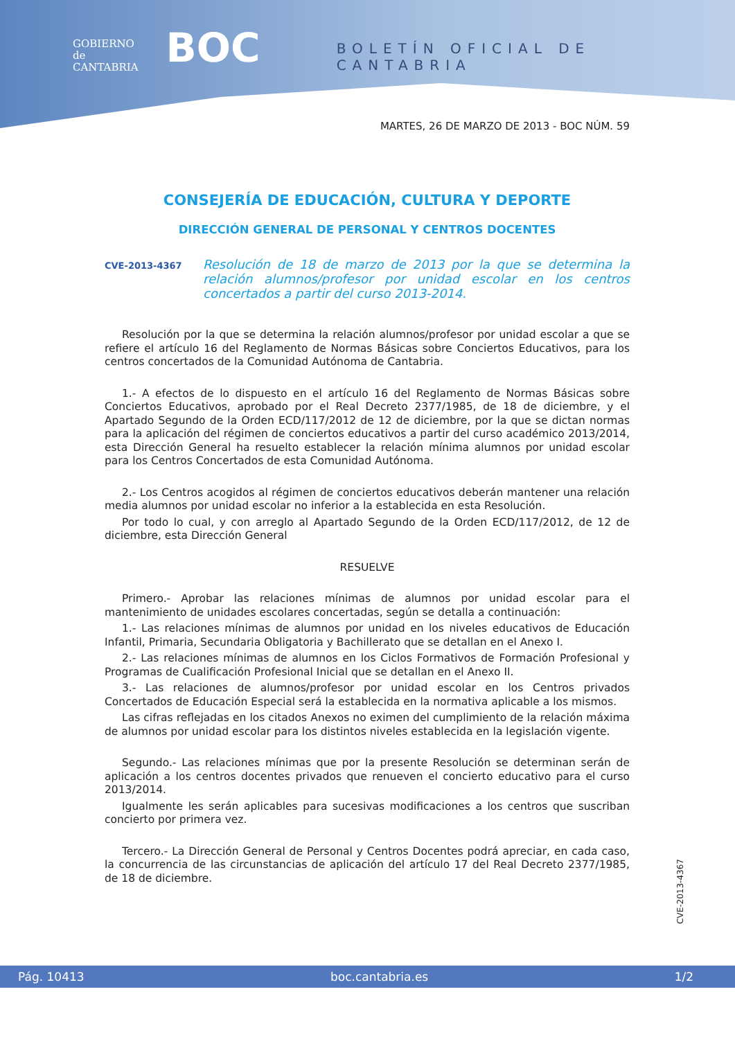GOBIERNO
de
CANTABRIA
BOC
BOLETÍN OFICIAL DE CANTABRIA
MARTES, 26 DE MARZO DE 2013 - BOC NÚM. 59
CONSEJERÍA DE EDUCACIÓN, CULTURA Y DEPORTE
DIRECCIÓN GENERAL DE PERSONAL Y CENTROS DOCENTES
CVE-2013-4367 Resolución de 18 de marzo de 2013 por la que se determina la relación alumnos/profesor por unidad escolar en los centros concertados a partir del curso 2013-2014.
Resolución por la que se determina la relación alumnos/profesor por unidad escolar a que se refiere el artículo 16 del Reglamento de Normas Básicas sobre Conciertos Educativos, para los centros concertados de la Comunidad Autónoma de Cantabria.
1.- A efectos de lo dispuesto en el artículo 16 del Reglamento de Normas Básicas sobre Conciertos Educativos, aprobado por el Real Decreto 2377/1985, de 18 de diciembre, y el Apartado Segundo de la Orden ECD/117/2012 de 12 de diciembre, por la que se dictan normas para la aplicación del régimen de conciertos educativos a partir del curso académico 2013/2014, esta Dirección General ha resuelto establecer la relación mínima alumnos por unidad escolar para los Centros Concertados de esta Comunidad Autónoma.
2.- Los Centros acogidos al régimen de conciertos educativos deberán mantener una relación media alumnos por unidad escolar no inferior a la establecida en esta Resolución.
Por todo lo cual, y con arreglo al Apartado Segundo de la Orden ECD/117/2012, de 12 de diciembre, esta Dirección General
RESUELVE
Primero.- Aprobar las relaciones mínimas de alumnos por unidad escolar para el mantenimiento de unidades escolares concertadas, según se detalla a continuación:
1.- Las relaciones mínimas de alumnos por unidad en los niveles educativos de Educación Infantil, Primaria, Secundaria Obligatoria y Bachillerato que se detallan en el Anexo I.
2.- Las relaciones mínimas de alumnos en los Ciclos Formativos de Formación Profesional y Programas de Cualificación Profesional Inicial que se detallan en el Anexo II.
3.- Las relaciones de alumnos/profesor por unidad escolar en los Centros privados Concertados de Educación Especial será la establecida en la normativa aplicable a los mismos.
Las cifras reflejadas en los citados Anexos no eximen del cumplimiento de la relación máxima de alumnos por unidad escolar para los distintos niveles establecida en la legislación vigente.
Segundo.- Las relaciones mínimas que por la presente Resolución se determinan serán de aplicación a los centros docentes privados que renueven el concierto educativo para el curso 2013/2014.
Igualmente les serán aplicables para sucesivas modificaciones a los centros que suscriban concierto por primera vez.
Tercero.- La Dirección General de Personal y Centros Docentes podrá apreciar, en cada caso, la concurrencia de las circunstancias de aplicación del artículo 17 del Real Decreto 2377/1985, de 18 de diciembre.
CVE-2013-4367
Pág. 10413 boc.cantabria.es 1/2